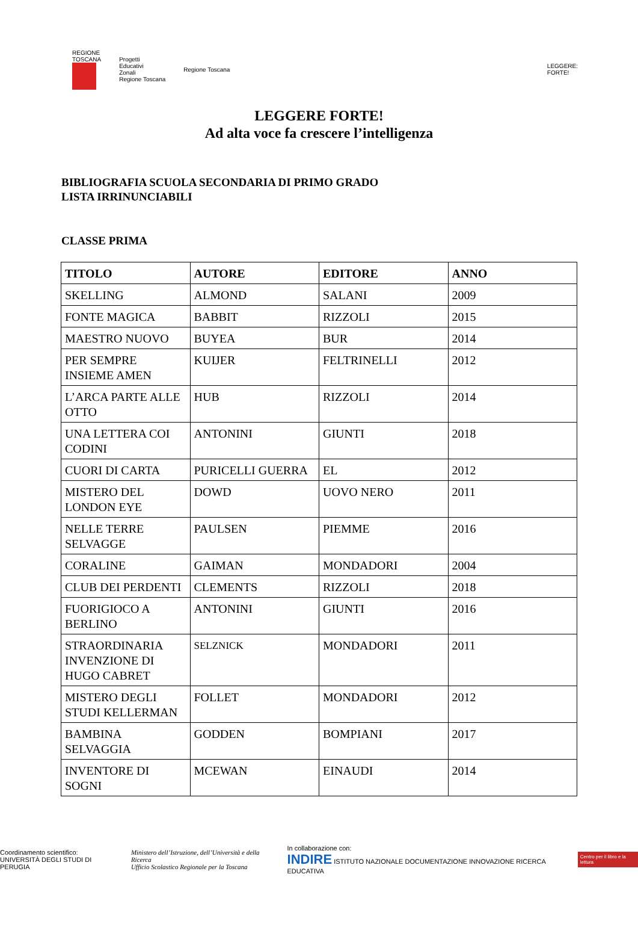REGIONE
TOSCANA
Progetti
Educativi
Zonali
Regione Toscana
Regione Toscana
LEGGERE:
FORTE!
LEGGERE FORTE!
Ad alta voce fa crescere l’intelligenza
BIBLIOGRAFIA SCUOLA SECONDARIA DI PRIMO GRADO
LISTA IRRINUNCIABILI
CLASSE PRIMA
| TITOLO | AUTORE | EDITORE | ANNO |
| --- | --- | --- | --- |
| SKELLING | ALMOND | SALANI | 2009 |
| FONTE MAGICA | BABBIT | RIZZOLI | 2015 |
| MAESTRO NUOVO | BUYEA | BUR | 2014 |
| PER SEMPRE INSIEME AMEN | KUIJER | FELTRINELLI | 2012 |
| L’ARCA PARTE ALLE OTTO | HUB | RIZZOLI | 2014 |
| UNA LETTERA COI CODINI | ANTONINI | GIUNTI | 2018 |
| CUORI DI CARTA | PURICELLI GUERRA | EL | 2012 |
| MISTERO DEL LONDON EYE | DOWD | UOVO NERO | 2011 |
| NELLE TERRE SELVAGGE | PAULSEN | PIEMME | 2016 |
| CORALINE | GAIMAN | MONDADORI | 2004 |
| CLUB DEI PERDENTI | CLEMENTS | RIZZOLI | 2018 |
| FUORIGIOCO A BERLINO | ANTONINI | GIUNTI | 2016 |
| STRAORDINARIA INVENZIONE DI HUGO CABRET | SELZNICK | MONDADORI | 2011 |
| MISTERO DEGLI STUDI KELLERMAN | FOLLET | MONDADORI | 2012 |
| BAMBINA SELVAGGIA | GODDEN | BOMPIANI | 2017 |
| INVENTORE DI SOGNI | MCEWAN | EINAUDI | 2014 |
Coordinamento scientifico:
UNIVERSITÀ DEGLI STUDI DI PERUGIA
Ministero dell’Istruzione, dell’Università e della Ricerca
Ufficio Scolastico Regionale per la Toscana
In collaborazione con:
INDIRE ISTITUTO NAZIONALE DOCUMENTAZIONE INNOVAZIONE RICERCA EDUCATIVA
Centro per il libro e la lettura